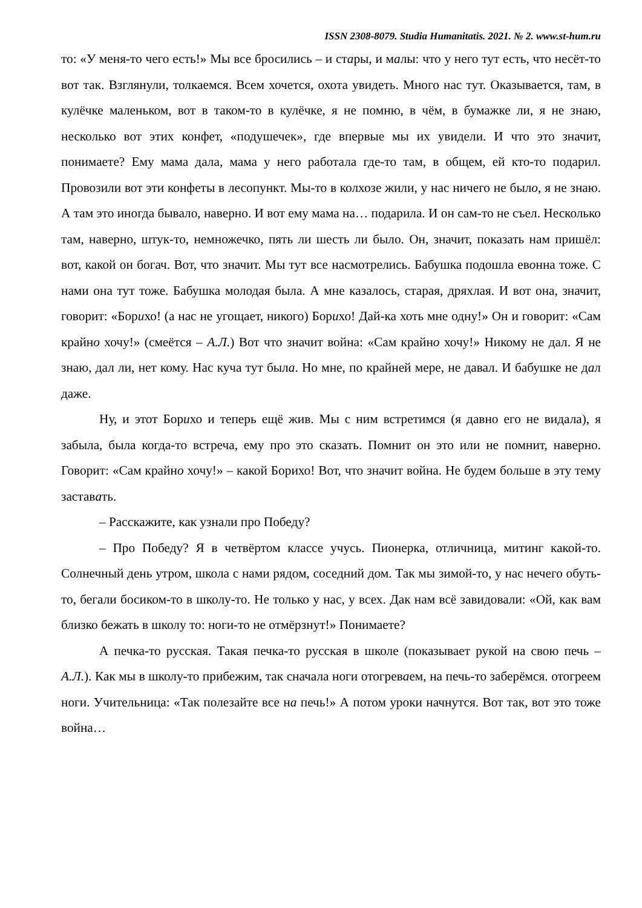ISSN 2308-8079. Studia Humanitatis. 2021. № 2. www.st-hum.ru
то: «У меня-то чего есть!» Мы все бросились – и стары, и малы: что у него тут есть, что несёт-то вот так. Взглянули, толкаемся. Всем хочется, охота увидеть. Много нас тут. Оказывается, там, в кулёчке маленьком, вот в таком-то в кулёчке, я не помню, в чём, в бумажке ли, я не знаю, несколько вот этих конфет, «подушечек», где впервые мы их увидели. И что это значит, понимаете? Ему мама дала, мама у него работала где-то там, в общем, ей кто-то подарил. Провозили вот эти конфеты в лесопункт. Мы-то в колхозе жили, у нас ничего не было, я не знаю. А там это иногда бывало, наверно. И вот ему мама на… подарила. И он сам-то не съел. Несколько там, наверно, штук-то, немножечко, пять ли шесть ли было. Он, значит, показать нам пришёл: вот, какой он богач. Вот, что значит. Мы тут все насмотрелись. Бабушка подошла евонна тоже. С нами она тут тоже. Бабушка молодая была. А мне казалось, старая, дряхлая. И вот она, значит, говорит: «Борихо! (а нас не угощает, никого) Борихо! Дай-ка хоть мне одну!» Он и говорит: «Сам крайно хочу!» (смеётся – А.Л.) Вот что значит война: «Сам крайно хочу!» Никому не дал. Я не знаю, дал ли, нет кому. Нас куча тут была. Но мне, по крайней мере, не давал. И бабушке не дал даже.
Ну, и этот Борихо и теперь ещё жив. Мы с ним встретимся (я давно его не видала), я забыла, была когда-то встреча, ему про это сказать. Помнит он это или не помнит, наверно. Говорит: «Сам крайно хочу!» – какой Борихо! Вот, что значит война. Не будем больше в эту тему заставать.
– Расскажите, как узнали про Победу?
– Про Победу? Я в четвёртом классе учусь. Пионерка, отличница, митинг какой-то. Солнечный день утром, школа с нами рядом, соседний дом. Так мы зимой-то, у нас нечего обуть-то, бегали босиком-то в школу-то. Не только у нас, у всех. Дак нам всё завидовали: «Ой, как вам близко бежать в школу то: ноги-то не отмёрзнут!» Понимаете?
А печка-то русская. Такая печка-то русская в школе (показывает рукой на свою печь – А.Л.). Как мы в школу-то прибежим, так сначала ноги отогреваем, на печь-то заберёмся. отогреем ноги. Учительница: «Так полезайте все на печь!» А потом уроки начнутся. Вот так, вот это тоже война…